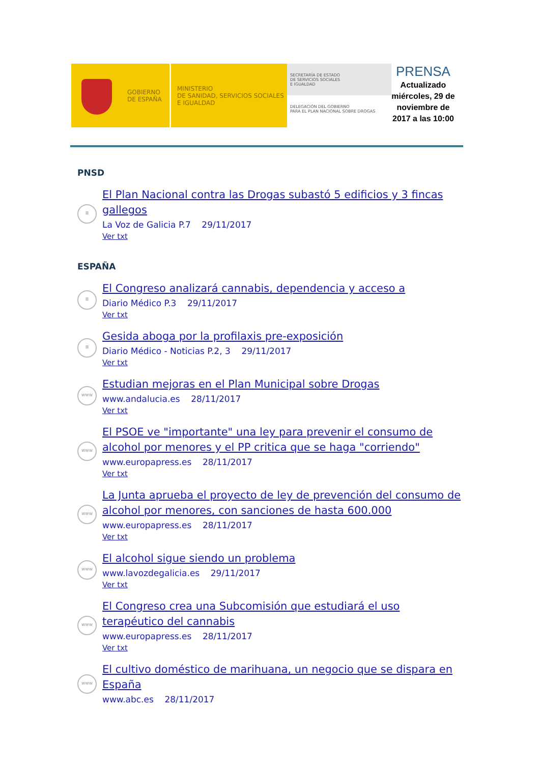GOBIERNO
DE ESPAÑA
MINISTERIO
DE SANIDAD, SERVICIOS SOCIALES
E IGUALDAD
SECRETARÍA DE ESTADO
DE SERVICIOS SOCIALES
E IGUALDAD
DELEGACIÓN DEL GOBIERNO
PARA EL PLAN NACIONAL SOBRE DROGAS
PRENSA
Actualizado miércoles, 29 de noviembre de 2017 a las 10:00
PNSD
≣
El Plan Nacional contra las Drogas subastó 5 edificios y 3 fincas gallegos
La Voz de Galicia P.7 29/11/2017
Ver txt
ESPAÑA
≣
El Congreso analizará cannabis, dependencia y acceso a
Diario Médico P.3 29/11/2017
Ver txt
≣
Gesida aboga por la profilaxis pre-exposición
Diario Médico - Noticias P.2, 3 29/11/2017
Ver txt
www
Estudian mejoras en el Plan Municipal sobre Drogas
www.andalucia.es 28/11/2017
Ver txt
www
El PSOE ve "importante" una ley para prevenir el consumo de alcohol por menores y el PP critica que se haga "corriendo"
www.europapress.es 28/11/2017
Ver txt
www
La Junta aprueba el proyecto de ley de prevención del consumo de alcohol por menores, con sanciones de hasta 600.000
www.europapress.es 28/11/2017
Ver txt
www
El alcohol sigue siendo un problema
www.lavozdegalicia.es 29/11/2017
Ver txt
www
El Congreso crea una Subcomisión que estudiará el uso terapéutico del cannabis
www.europapress.es 28/11/2017
Ver txt
www
El cultivo doméstico de marihuana, un negocio que se dispara en España
www.abc.es 28/11/2017